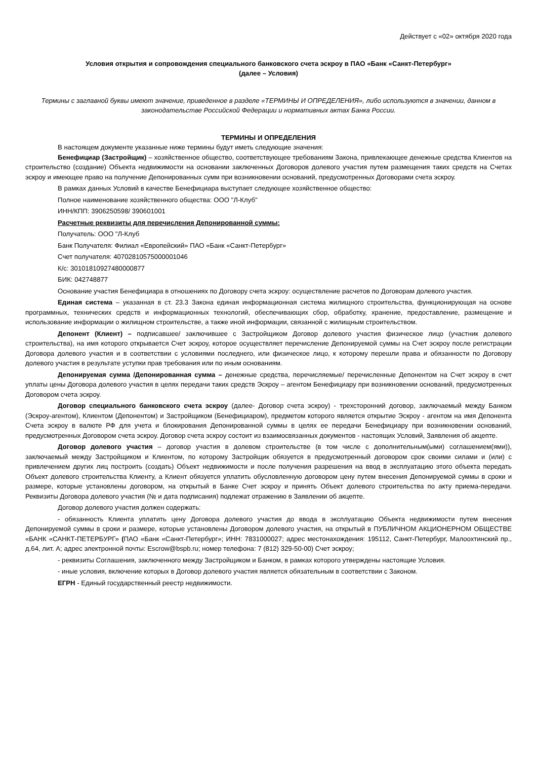Действует с «02» октября 2020 года
Условия открытия и сопровождения специального банковского счета эскроу в ПАО «Банк «Санкт-Петербург»
(далее – Условия)
Термины с заглавной буквы имеют значение, приведенное в разделе «ТЕРМИНЫ И ОПРЕДЕЛЕНИЯ», либо используются в значении, данном в законодательстве Российской Федерации и нормативных актах Банка России.
ТЕРМИНЫ И ОПРЕДЕЛЕНИЯ
В настоящем документе указанные ниже термины будут иметь следующие значения:
Бенефициар (Застройщик) – хозяйственное общество, соответствующее требованиям Закона, привлекающее денежные средства Клиентов на строительство (создание) Объекта недвижимости на основании заключенных Договоров долевого участия путем размещения таких средств на Счетах эскроу и имеющее право на получение Депонированных сумм при возникновении оснований, предусмотренных Договорами счета эскроу.
В рамках данных Условий в качестве Бенефициара выступает следующее хозяйственное общество:
Полное наименование хозяйственного общества: ООО "Л-Клуб"
ИНН/КПП: 3906250598/ 390601001
Расчетные реквизиты для перечисления Депонированной суммы:
Получатель: ООО "Л-Клуб
Банк Получателя: Филиал «Европейский» ПАО «Банк «Санкт-Петербург»
Счет получателя: 40702810575000001046
К/с: 30101810927480000877
БИК: 042748877
Основание участия Бенефициара в отношениях по Договору счета эскроу: осуществление расчетов по Договорам долевого участия.
Единая система – указанная в ст. 23.3 Закона единая информационная система жилищного строительства, функционирующая на основе программных, технических средств и информационных технологий, обеспечивающих сбор, обработку, хранение, предоставление, размещение и использование информации о жилищном строительстве, а также иной информации, связанной с жилищным строительством.
Депонент (Клиент) – подписавшее/ заключившее с Застройщиком Договор долевого участия физическое лицо (участник долевого строительства), на имя которого открывается Счет эскроу, которое осуществляет перечисление Депонируемой суммы на Счет эскроу после регистрации Договора долевого участия и в соответствии с условиями последнего, или физическое лицо, к которому перешли права и обязанности по Договору долевого участия в результате уступки прав требования или по иным основаниям.
Депонируемая сумма /Депонированная сумма – денежные средства, перечисляемые/ перечисленные Депонентом на Счет эскроу в счет уплаты цены Договора долевого участия в целях передачи таких средств Эскроу – агентом Бенефициару при возникновении оснований, предусмотренных Договором счета эскроу.
Договор специального банковского счета эскроу (далее- Договор счета эскроу) - трехсторонний договор, заключаемый между Банком (Эскроу-агентом), Клиентом (Депонентом) и Застройщиком (Бенефициаром), предметом которого является открытие Эскроу - агентом на имя Депонента Счета эскроу в валюте РФ для учета и блокирования Депонированной суммы в целях ее передачи Бенефициару при возникновении оснований, предусмотренных Договором счета эскроу. Договор счета эскроу состоит из взаимосвязанных документов - настоящих Условий, Заявления об акцепте.
Договор долевого участия – договор участия в долевом строительстве (в том числе с дополнительным(ыми) соглашением(ями)), заключаемый между Застройщиком и Клиентом, по которому Застройщик обязуется в предусмотренный договором срок своими силами и (или) с привлечением других лиц построить (создать) Объект недвижимости и после получения разрешения на ввод в эксплуатацию этого объекта передать Объект долевого строительства Клиенту, а Клиент обязуется уплатить обусловленную договором цену путем внесения Депонируемой суммы в сроки и размере, которые установлены договором, на открытый в Банке Счет эскроу и принять Объект долевого строительства по акту приема-передачи. Реквизиты Договора долевого участия (№ и дата подписания) подлежат отражению в Заявлении об акцепте.
Договор долевого участия должен содержать:
- обязанность Клиента уплатить цену Договора долевого участия до ввода в эксплуатацию Объекта недвижимости путем внесения Депонируемой суммы в сроки и размере, которые установлены Договором долевого участия, на открытый в ПУБЛИЧНОМ АКЦИОНЕРНОМ ОБЩЕСТВЕ «БАНК «САНКТ-ПЕТЕРБУРГ» (ПАО «Банк «Санкт-Петербург»; ИНН: 7831000027; адрес местонахождения: 195112, Санкт-Петербург, Малоохтинский пр., д.64, лит. А; адрес электронной почты: Escrow@bspb.ru; номер телефона: 7 (812) 329-50-00) Счет эскроу;
- реквизиты Соглашения, заключенного между Застройщиком и Банком, в рамках которого утверждены настоящие Условия.
- иные условия, включение которых в Договор долевого участия является обязательным в соответствии с Законом.
ЕГРН - Единый государственный реестр недвижимости.